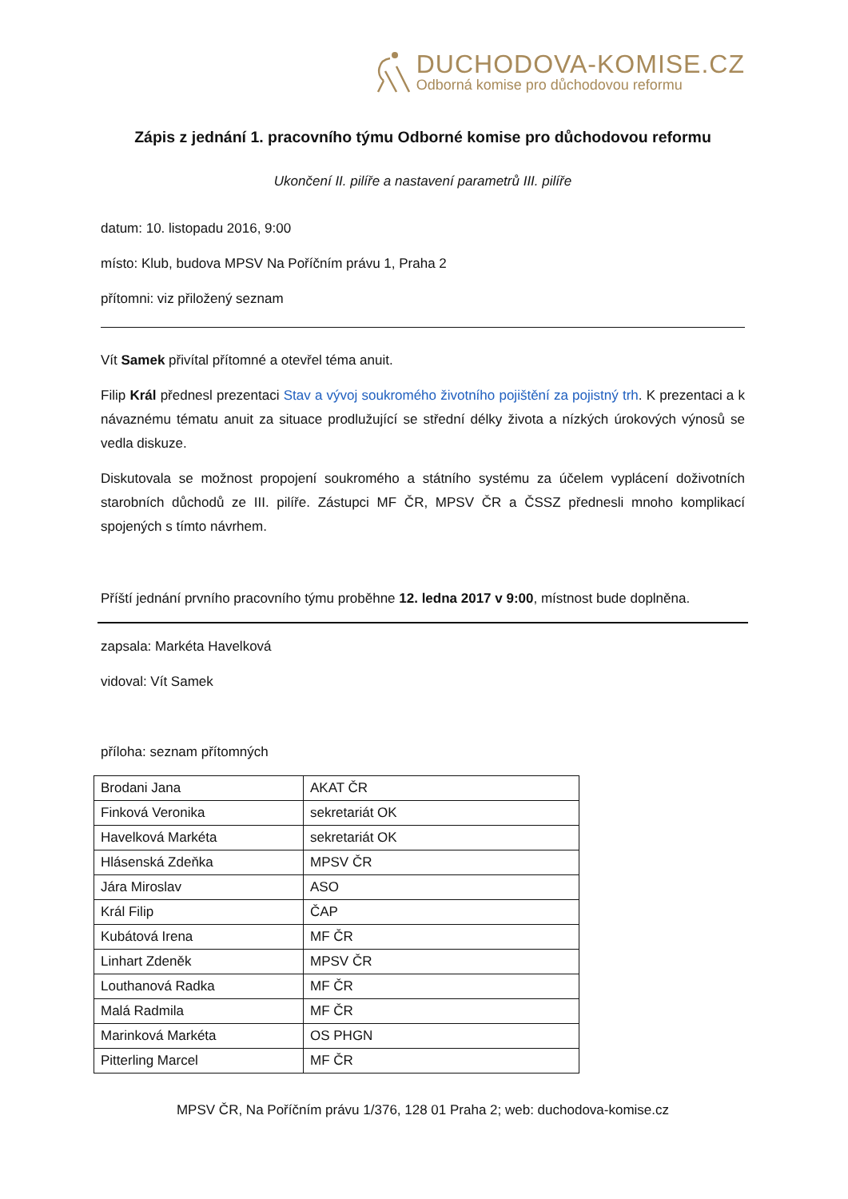DUCHODOVA-KOMISE.CZ
Odborná komise pro důchodovou reformu
Zápis z jednání 1. pracovního týmu Odborné komise pro důchodovou reformu
Ukončení II. pilíře a nastavení parametrů III. pilíře
datum: 10. listopadu 2016, 9:00
místo: Klub, budova MPSV Na Poříčním právu 1, Praha 2
přítomni: viz přiložený seznam
Vít Samek přivítal přítomné a otevřel téma anuit.
Filip Král přednesl prezentaci Stav a vývoj soukromého životního pojištění za pojistný trh. K prezentaci a k návaznému tématu anuit za situace prodlužující se střední délky života a nízkých úrokových výnosů se vedla diskuze.
Diskutovala se možnost propojení soukromého a státního systému za účelem vyplácení doživotních starobních důchodů ze III. pilíře. Zástupci MF ČR, MPSV ČR a ČSSZ přednesli mnoho komplikací spojených s tímto návrhem.
Příští jednání prvního pracovního týmu proběhne 12. ledna 2017 v 9:00, místnost bude doplněna.
zapsala: Markéta Havelková
vidoval: Vít Samek
příloha: seznam přítomných
| Brodani Jana | AKAT ČR |
| Finková Veronika | sekretariát OK |
| Havelková Markéta | sekretariát OK |
| Hlásenská Zdeňka | MPSV ČR |
| Jára Miroslav | ASO |
| Král Filip | ČAP |
| Kubátová Irena | MF ČR |
| Linhart Zdeněk | MPSV ČR |
| Louthanová Radka | MF ČR |
| Malá Radmila | MF ČR |
| Marinková Markéta | OS PHGN |
| Pitterling Marcel | MF ČR |
MPSV ČR, Na Poříčním právu 1/376, 128 01 Praha 2; web: duchodova-komise.cz